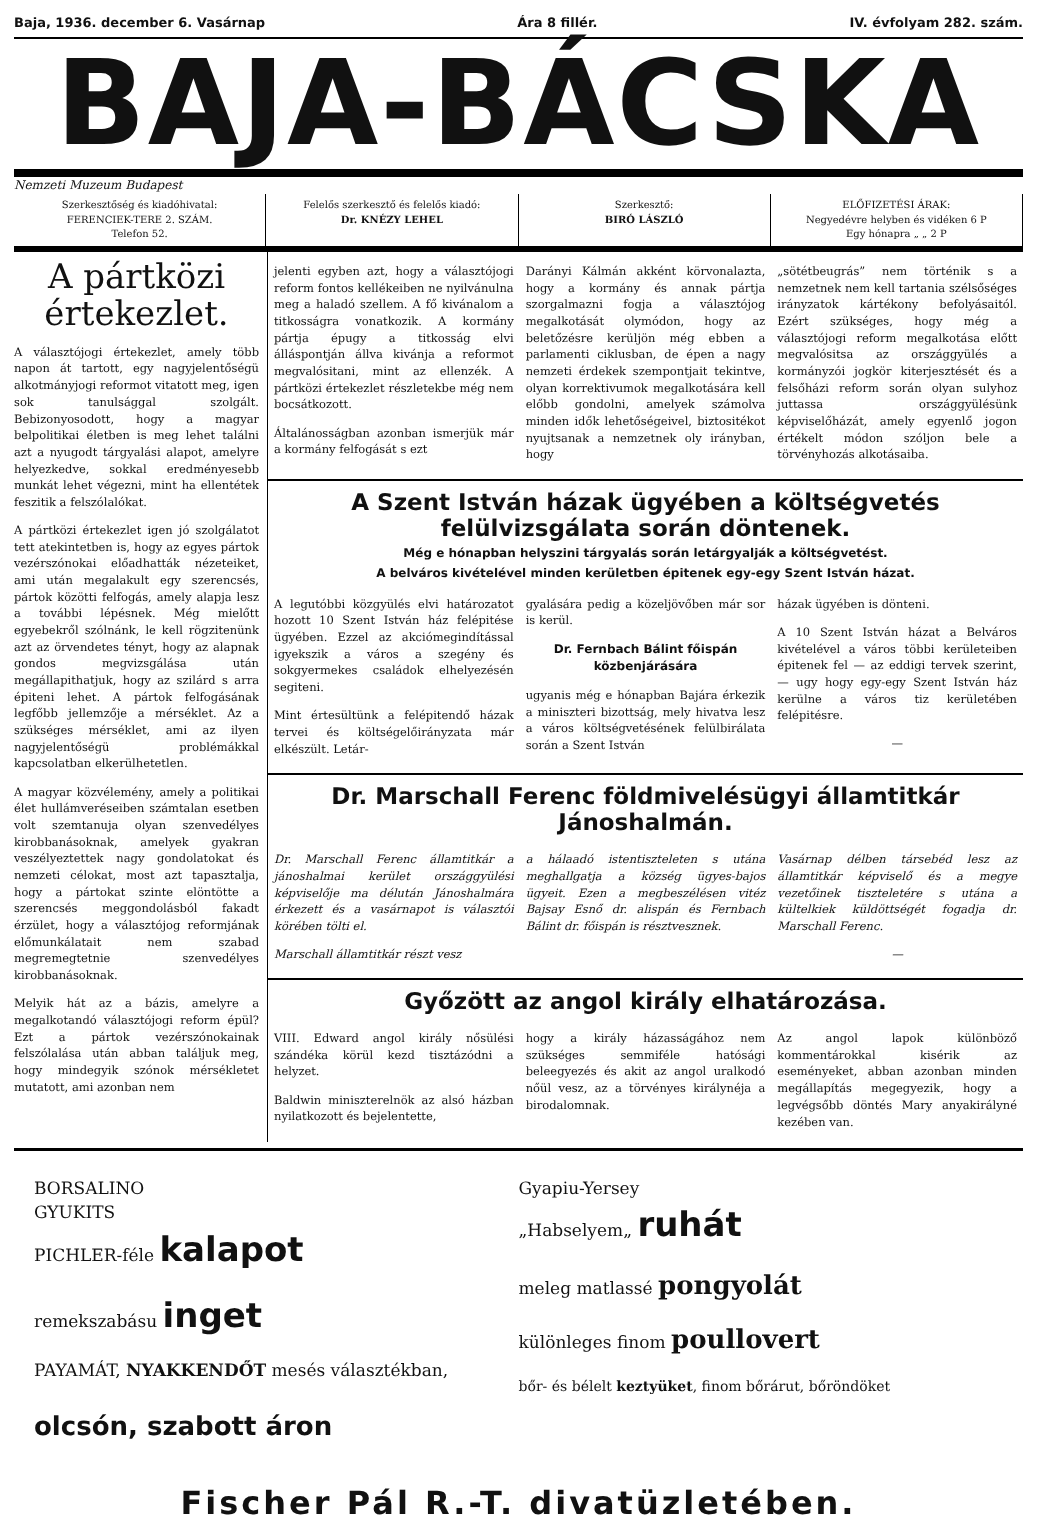Baja, 1936. december 6. Vasárnap Ára 8 fillér. IV. évfolyam 282. szám.
BAJA-BÁCSKA
Nemzeti Muzeum Budapest
Szerkesztőség és kiadóhivatal:
FERENCIEK-TERE 2. SZÁM.
Telefon 52.
Felelős szerkesztő és felelős kiadó:
Dr. KNÉZY LEHEL
Szerkesztő:
BIRÓ LÁSZLÓ
ELŐFIZETÉSI ÁRAK:
Negyedévre helyben és vidéken 6 P
Egy hónapra „ „ 2 P
A pártközi értekezlet.
A választójogi értekezlet, amely több napon át tartott, egy nagyjelentőségü alkotmányjogi reformot vitatott meg, igen sok tanulsággal szolgált. Bebizonyosodott, hogy a magyar belpolitikai életben is meg lehet találni azt a nyugodt tárgyalási alapot, amelyre helyezkedve, sokkal eredményesebb munkát lehet végezni, mint ha ellentétek feszitik a felszólalókat.
A pártközi értekezlet igen jó szolgálatot tett atekintetben is, hogy az egyes pártok vezérszónokai előadhatták nézeteiket, ami után megalakult egy szerencsés, pártok közötti felfogás, amely alapja lesz a további lépésnek. Még mielőtt egyebekről szólnánk, le kell rögzitenünk azt az örvendetes tényt, hogy az alapnak gondos megvizsgálása után megállapithatjuk, hogy az szilárd s arra épiteni lehet. A pártok felfogásának legfőbb jellemzője a mérséklet. Az a szükséges mérséklet, ami az ilyen nagyjelentőségü problémákkal kapcsolatban elkerülhetetlen.
A magyar közvélemény, amely a politikai élet hullámveréseiben számtalan esetben volt szemtanuja olyan szenvedélyes kirobbanásoknak, amelyek gyakran veszélyeztettek nagy gondolatokat és nemzeti célokat, most azt tapasztalja, hogy a pártokat szinte elöntötte a szerencsés meggondolásból fakadt érzület, hogy a választójog reformjának előmunkálatait nem szabad megremegtetnie szenvedélyes kirobbanásoknak.
Melyik hát az a bázis, amelyre a megalkotandó választójogi reform épül? Ezt a pártok vezérszónokainak felszólalása után abban találjuk meg, hogy mindegyik szónok mérsékletet mutatott, ami azonban nem
jelenti egyben azt, hogy a választójogi reform fontos kellékeiben ne nyilvánulna meg a haladó szellem. A fő kivánalom a titkosságra vonatkozik. A kormány pártja épugy a titkosság elvi álláspontján állva kivánja a reformot megvalósitani, mint az ellenzék. A pártközi értekezlet részletekbe még nem bocsátkozott.
Általánosságban azonban ismerjük már a kormány felfogását s ezt
Darányi Kálmán akként körvonalazta, hogy a kormány és annak pártja szorgalmazni fogja a választójog megalkotását olymódon, hogy az beletőzésre kerüljön még ebben a parlamenti ciklusban, de épen a nagy nemzeti érdekek szempontjait tekintve, olyan korrektivumok megalkotására kell előbb gondolni, amelyek számolva minden idők lehetőségeivel, biztositékot nyujtsanak a nemzetnek oly irányban, hogy
„sötétbeugrás” nem történik s a nemzetnek nem kell tartania szélsőséges irányzatok kártékony befolyásaitól. Ezért szükséges, hogy még a választójogi reform megalkotása előtt megvalósitsa az országgyülés a kormányzói jogkör kiterjesztését és a felsőházi reform során olyan sulyhoz juttassa országgyülésünk képviselőházát, amely egyenlő jogon értékelt módon szóljon bele a törvényhozás alkotásaiba.
A Szent István házak ügyében a költségvetés felülvizsgálata során döntenek.
Még e hónapban helyszini tárgyalás során letárgyalják a költségvetést.
A belváros kivételével minden kerületben épitenek egy-egy Szent István házat.
A legutóbbi közgyülés elvi határozatot hozott 10 Szent István ház felépitése ügyében. Ezzel az akciómegindítással igyekszik a város a szegény és sokgyermekes családok elhelyezésén segiteni.
Mint értesültünk a felépitendő házak tervei és költségelőirányzata már elkészült. Letár-
gyalására pedig a közeljövőben már sor is kerül.
Dr. Fernbach Bálint főispán közbenjárására
ugyanis még e hónapban Bajára érkezik a miniszteri bizottság, mely hivatva lesz a város költségvetésének felülbirálata során a Szent István
házak ügyében is dönteni.
A 10 Szent István házat a Belváros kivételével a város többi kerületeiben épitenek fel — az eddigi tervek szerint, — ugy hogy egy-egy Szent István ház kerülne a város tiz kerületében felépitésre.
—
Dr. Marschall Ferenc földmivelésügyi államtitkár Jánoshalmán.
Dr. Marschall Ferenc államtitkár a jánoshalmai kerület országgyülési képviselője ma délután Jánoshalmára érkezett és a vasárnapot is választói körében tölti el.
Marschall államtitkár részt vesz
a hálaadó istentiszteleten s utána meghallgatja a község ügyes-bajos ügyeit. Ezen a megbeszélésen vitéz Bajsay Esnő dr. alispán és Fernbach Bálint dr. főispán is résztvesznek.
Vasárnap délben társebéd lesz az államtitkár képviselő és a megye vezetőinek tiszteletére s utána a kültelkiek küldöttségét fogadja dr. Marschall Ferenc.
—
Győzött az angol király elhatározása.
VIII. Edward angol király nősülési szándéka körül kezd tisztázódni a helyzet.
Baldwin miniszterelnök az alsó házban nyilatkozott és bejelentette,
hogy a király házasságához nem szükséges semmiféle hatósági beleegyezés és akit az angol uralkodó nőül vesz, az a törvényes királynéja a birodalomnak.
Az angol lapok különböző kommentárokkal kisérik az eseményeket, abban azonban minden megállapítás megegyezik, hogy a legvégsőbb döntés Mary anyakirályné kezében van.
BORSALINO
GYUKITS
PICHLER-féle kalapot
remekszabásu inget
PAYAMÁT, NYAKKENDŐT mesés választékban,
olcsón, szabott áron
Gyapiu-Yersey
„Habselyem„ ruhát
meleg matlassé pongyolát
különleges finom poullovert
bőr- és bélelt keztyüket, finom bőrárut, bőröndöket
Fischer Pál R.-T. divatüzletében.